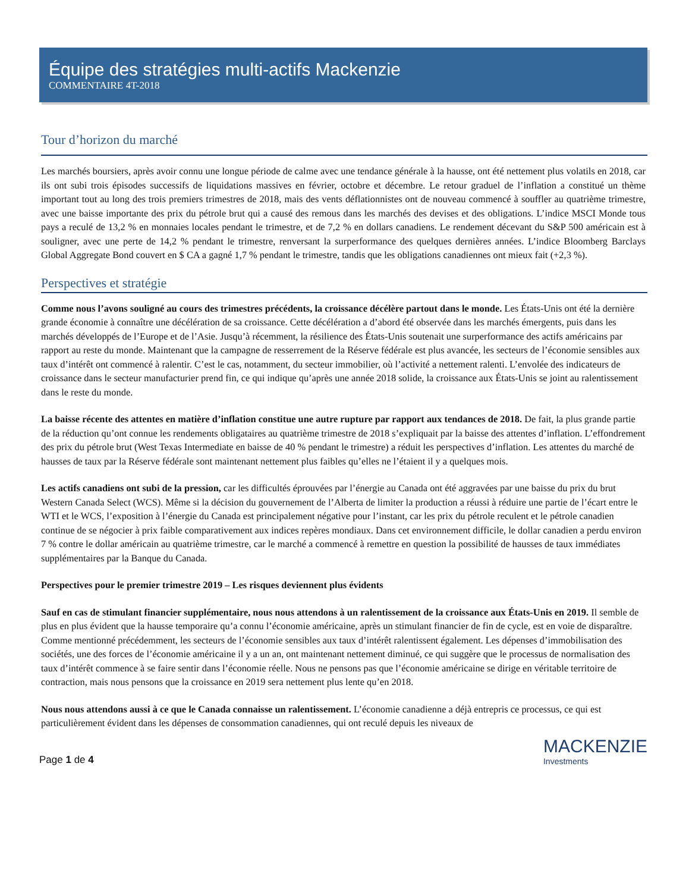Équipe des stratégies multi-actifs Mackenzie
COMMENTAIRE 4T-2018
Tour d’horizon du marché
Les marchés boursiers, après avoir connu une longue période de calme avec une tendance générale à la hausse, ont été nettement plus volatils en 2018, car ils ont subi trois épisodes successifs de liquidations massives en février, octobre et décembre. Le retour graduel de l’inflation a constitué un thème important tout au long des trois premiers trimestres de 2018, mais des vents déflationnistes ont de nouveau commencé à souffler au quatrième trimestre, avec une baisse importante des prix du pétrole brut qui a causé des remous dans les marchés des devises et des obligations. L’indice MSCI Monde tous pays a reculé de 13,2 % en monnaies locales pendant le trimestre, et de 7,2 % en dollars canadiens. Le rendement décevant du S&P 500 américain est à souligner, avec une perte de 14,2 % pendant le trimestre, renversant la surperformance des quelques dernières années. L’indice Bloomberg Barclays Global Aggregate Bond couvert en $ CA a gagné 1,7 % pendant le trimestre, tandis que les obligations canadiennes ont mieux fait (+2,3 %).
Perspectives et stratégie
Comme nous l’avons souligné au cours des trimestres précédents, la croissance décélère partout dans le monde. Les États-Unis ont été la dernière grande économie à connaître une décélération de sa croissance. Cette décélération a d’abord été observée dans les marchés émergents, puis dans les marchés développés de l’Europe et de l’Asie. Jusqu’à récemment, la résilience des États-Unis soutenait une surperformance des actifs américains par rapport au reste du monde. Maintenant que la campagne de resserrement de la Réserve fédérale est plus avancée, les secteurs de l’économie sensibles aux taux d’intérêt ont commencé à ralentir. C’est le cas, notamment, du secteur immobilier, où l’activité a nettement ralenti. L’envolée des indicateurs de croissance dans le secteur manufacturier prend fin, ce qui indique qu’après une année 2018 solide, la croissance aux États-Unis se joint au ralentissement dans le reste du monde.
La baisse récente des attentes en matière d’inflation constitue une autre rupture par rapport aux tendances de 2018. De fait, la plus grande partie de la réduction qu’ont connue les rendements obligataires au quatrième trimestre de 2018 s’expliquait par la baisse des attentes d’inflation. L’effondrement des prix du pétrole brut (West Texas Intermediate en baisse de 40 % pendant le trimestre) a réduit les perspectives d’inflation. Les attentes du marché de hausses de taux par la Réserve fédérale sont maintenant nettement plus faibles qu’elles ne l’étaient il y a quelques mois.
Les actifs canadiens ont subi de la pression, car les difficultés éprouvées par l’énergie au Canada ont été aggravées par une baisse du prix du brut Western Canada Select (WCS). Même si la décision du gouvernement de l’Alberta de limiter la production a réussi à réduire une partie de l’écart entre le WTI et le WCS, l’exposition à l’énergie du Canada est principalement négative pour l’instant, car les prix du pétrole reculent et le pétrole canadien continue de se négocier à prix faible comparativement aux indices repères mondiaux. Dans cet environnement difficile, le dollar canadien a perdu environ 7 % contre le dollar américain au quatrième trimestre, car le marché a commencé à remettre en question la possibilité de hausses de taux immédiates supplémentaires par la Banque du Canada.
Perspectives pour le premier trimestre 2019 – Les risques deviennent plus évidents
Sauf en cas de stimulant financier supplémentaire, nous nous attendons à un ralentissement de la croissance aux États-Unis en 2019. Il semble de plus en plus évident que la hausse temporaire qu’a connu l’économie américaine, après un stimulant financier de fin de cycle, est en voie de disparaître. Comme mentionné précédemment, les secteurs de l’économie sensibles aux taux d’intérêt ralentissent également. Les dépenses d’immobilisation des sociétés, une des forces de l’économie américaine il y a un an, ont maintenant nettement diminué, ce qui suggère que le processus de normalisation des taux d’intérêt commence à se faire sentir dans l’économie réelle. Nous ne pensons pas que l’économie américaine se dirige en véritable territoire de contraction, mais nous pensons que la croissance en 2019 sera nettement plus lente qu’en 2018.
Nous nous attendons aussi à ce que le Canada connaisse un ralentissement. L’économie canadienne a déjà entrepris ce processus, ce qui est particulièrement évident dans les dépenses de consommation canadiennes, qui ont reculé depuis les niveaux de
Page 1 de 4
MACKENZIE
Investments